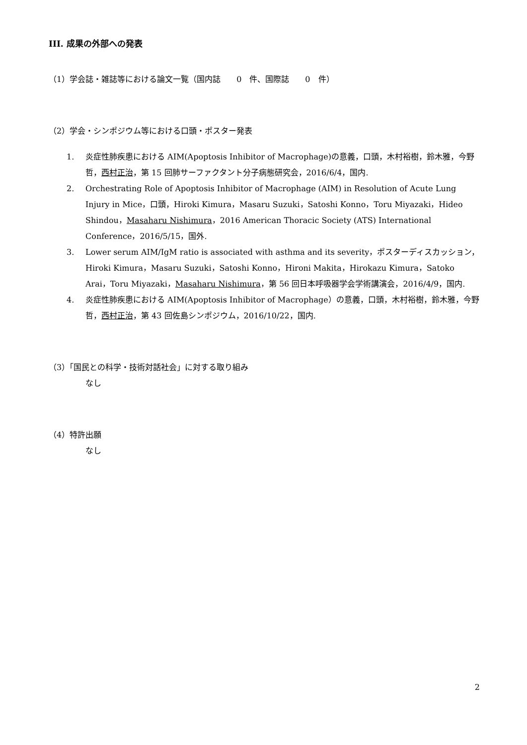III. 成果の外部への発表
（1）学会誌・雑誌等における論文一覧（国内誌　　0　件、国際誌　　0　件）
（2）学会・シンポジウム等における口頭・ポスター発表
1. 炎症性肺疾患における AIM(Apoptosis Inhibitor of Macrophage)の意義，口頭，木村裕樹，鈴木雅，今野哲，西村正治，第 15 回肺サーファクタント分子病態研究会，2016/6/4，国内.
2. Orchestrating Role of Apoptosis Inhibitor of Macrophage (AIM) in Resolution of Acute Lung Injury in Mice，口頭，Hiroki Kimura，Masaru Suzuki，Satoshi Konno，Toru Miyazaki，Hideo Shindou，Masaharu Nishimura，2016 American Thoracic Society (ATS) International Conference，2016/5/15，国外.
3. Lower serum AIM/IgM ratio is associated with asthma and its severity，ポスターディスカッション，Hiroki Kimura，Masaru Suzuki，Satoshi Konno，Hironi Makita，Hirokazu Kimura，Satoko Arai，Toru Miyazaki，Masaharu Nishimura，第 56 回日本呼吸器学会学術講演会，2016/4/9，国内.
4. 炎症性肺疾患における AIM(Apoptosis Inhibitor of Macrophage）の意義，口頭，木村裕樹，鈴木雅，今野哲，西村正治，第 43 回佐島シンポジウム，2016/10/22，国内.
（3）「国民との科学・技術対話社会」に対する取り組み
なし
（4）特許出願
なし
2